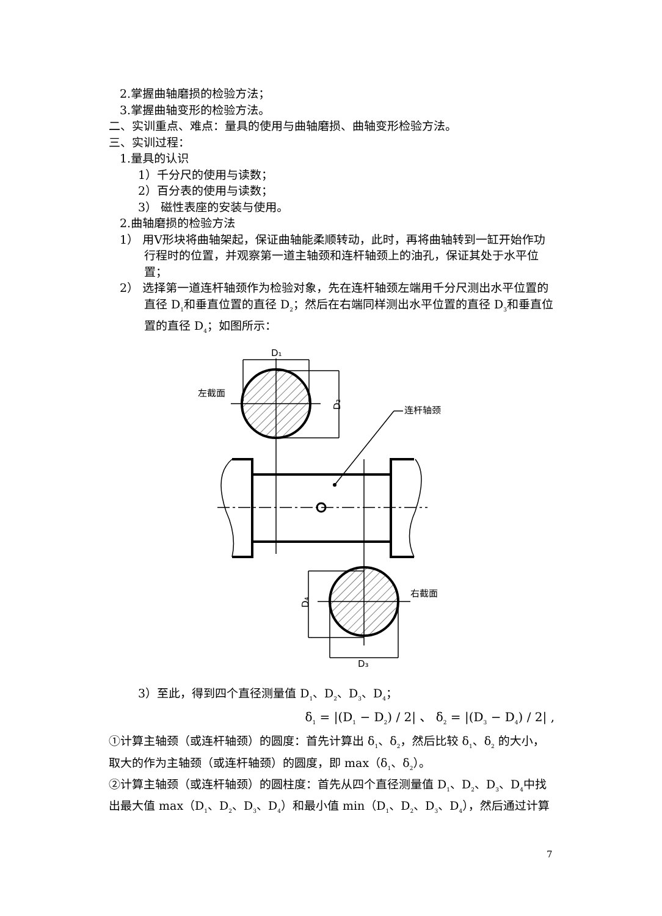2.掌握曲轴磨损的检验方法；
3.掌握曲轴变形的检验方法。
二、实训重点、难点：量具的使用与曲轴磨损、曲轴变形检验方法。
三、实训过程：
1.量具的认识
1）千分尺的使用与读数；
2）百分表的使用与读数；
3） 磁性表座的安装与使用。
2.曲轴磨损的检验方法
1） 用V形块将曲轴架起，保证曲轴能柔顺转动，此时，再将曲轴转到一缸开始作功行程时的位置，并观察第一道主轴颈和连杆轴颈上的油孔，保证其处于水平位置；
2） 选择第一道连杆轴颈作为检验对象，先在连杆轴颈左端用千分尺测出水平位置的直径 D<sub>1</sub>和垂直位置的直径 D<sub>2</sub>；然后在右端同样测出水平位置的直径 D<sub>3</sub>和垂直位置的直径 D<sub>4</sub>；如图所示：
D₁
D₂
左截面
连杆轴颈
右截面
D₃
D₄
3）至此，得到四个直径测量值 D<sub>1</sub>、D<sub>2</sub>、D<sub>3</sub>、D<sub>4</sub>；
δ<sub>1</sub> = |(D<sub>1</sub> − D<sub>2</sub>) / 2| 、 δ<sub>2</sub> = |(D<sub>3</sub> − D<sub>4</sub>) / 2| ,
①计算主轴颈（或连杆轴颈）的圆度：首先计算出 δ<sub>1</sub>、δ<sub>2</sub>，然后比较 δ<sub>1</sub>、δ<sub>2</sub> 的大小，取大的作为主轴颈（或连杆轴颈）的圆度，即 max（δ<sub>1</sub>、δ<sub>2</sub>）。
②计算主轴颈（或连杆轴颈）的圆柱度：首先从四个直径测量值 D<sub>1</sub>、D<sub>2</sub>、D<sub>3</sub>、D<sub>4</sub>中找出最大值 max（D<sub>1</sub>、D<sub>2</sub>、D<sub>3</sub>、D<sub>4</sub>）和最小值 min（D<sub>1</sub>、D<sub>2</sub>、D<sub>3</sub>、D<sub>4</sub>），然后通过计算
7